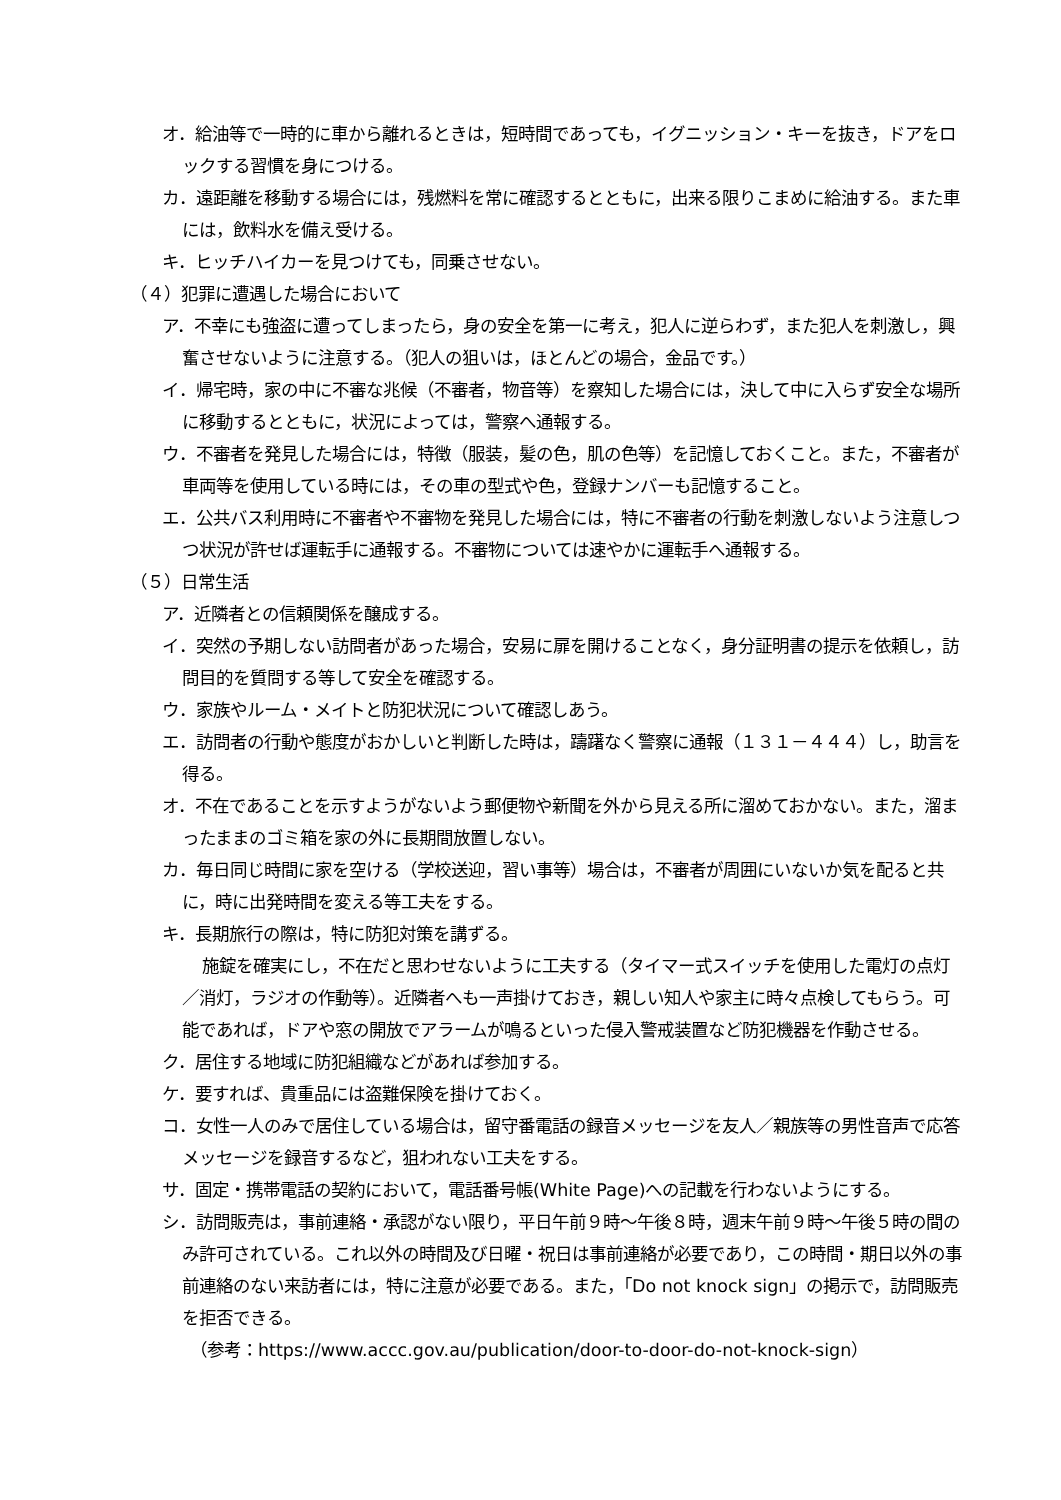オ．給油等で一時的に車から離れるときは，短時間であっても，イグニッション・キーを抜き，ドアをロックする習慣を身につける。
カ．遠距離を移動する場合には，残燃料を常に確認するとともに，出来る限りこまめに給油する。また車には，飲料水を備え受ける。
キ．ヒッチハイカーを見つけても，同乗させない。
（４）犯罪に遭遇した場合において
ア．不幸にも強盗に遭ってしまったら，身の安全を第一に考え，犯人に逆らわず，また犯人を刺激し，興奮させないように注意する。（犯人の狙いは，ほとんどの場合，金品です。）
イ．帰宅時，家の中に不審な兆候（不審者，物音等）を察知した場合には，決して中に入らず安全な場所に移動するとともに，状況によっては，警察へ通報する。
ウ．不審者を発見した場合には，特徴（服装，髪の色，肌の色等）を記憶しておくこと。また，不審者が車両等を使用している時には，その車の型式や色，登録ナンバーも記憶すること。
エ．公共バス利用時に不審者や不審物を発見した場合には，特に不審者の行動を刺激しないよう注意しつつ状況が許せば運転手に通報する。不審物については速やかに運転手へ通報する。
（５）日常生活
ア．近隣者との信頼関係を醸成する。
イ．突然の予期しない訪問者があった場合，安易に扉を開けることなく，身分証明書の提示を依頼し，訪問目的を質問する等して安全を確認する。
ウ．家族やルーム・メイトと防犯状況について確認しあう。
エ．訪問者の行動や態度がおかしいと判断した時は，躊躇なく警察に通報（１３１－４４４）し，助言を得る。
オ．不在であることを示すようがないよう郵便物や新聞を外から見える所に溜めておかない。また，溜まったままのゴミ箱を家の外に長期間放置しない。
カ．毎日同じ時間に家を空ける（学校送迎，習い事等）場合は，不審者が周囲にいないか気を配ると共に，時に出発時間を変える等工夫をする。
キ．長期旅行の際は，特に防犯対策を講ずる。
施錠を確実にし，不在だと思わせないように工夫する（タイマー式スイッチを使用した電灯の点灯／消灯，ラジオの作動等）。近隣者へも一声掛けておき，親しい知人や家主に時々点検してもらう。可能であれば，ドアや窓の開放でアラームが鳴るといった侵入警戒装置など防犯機器を作動させる。
ク．居住する地域に防犯組織などがあれば参加する。
ケ．要すれば、貴重品には盗難保険を掛けておく。
コ．女性一人のみで居住している場合は，留守番電話の録音メッセージを友人／親族等の男性音声で応答メッセージを録音するなど，狙われない工夫をする。
サ．固定・携帯電話の契約において，電話番号帳(White Page)への記載を行わないようにする。
シ．訪問販売は，事前連絡・承認がない限り，平日午前９時～午後８時，週末午前９時～午後５時の間のみ許可されている。これ以外の時間及び日曜・祝日は事前連絡が必要であり，この時間・期日以外の事前連絡のない来訪者には，特に注意が必要である。また，「Do not knock sign」の掲示で，訪問販売を拒否できる。
（参考：https://www.accc.gov.au/publication/door-to-door-do-not-knock-sign）